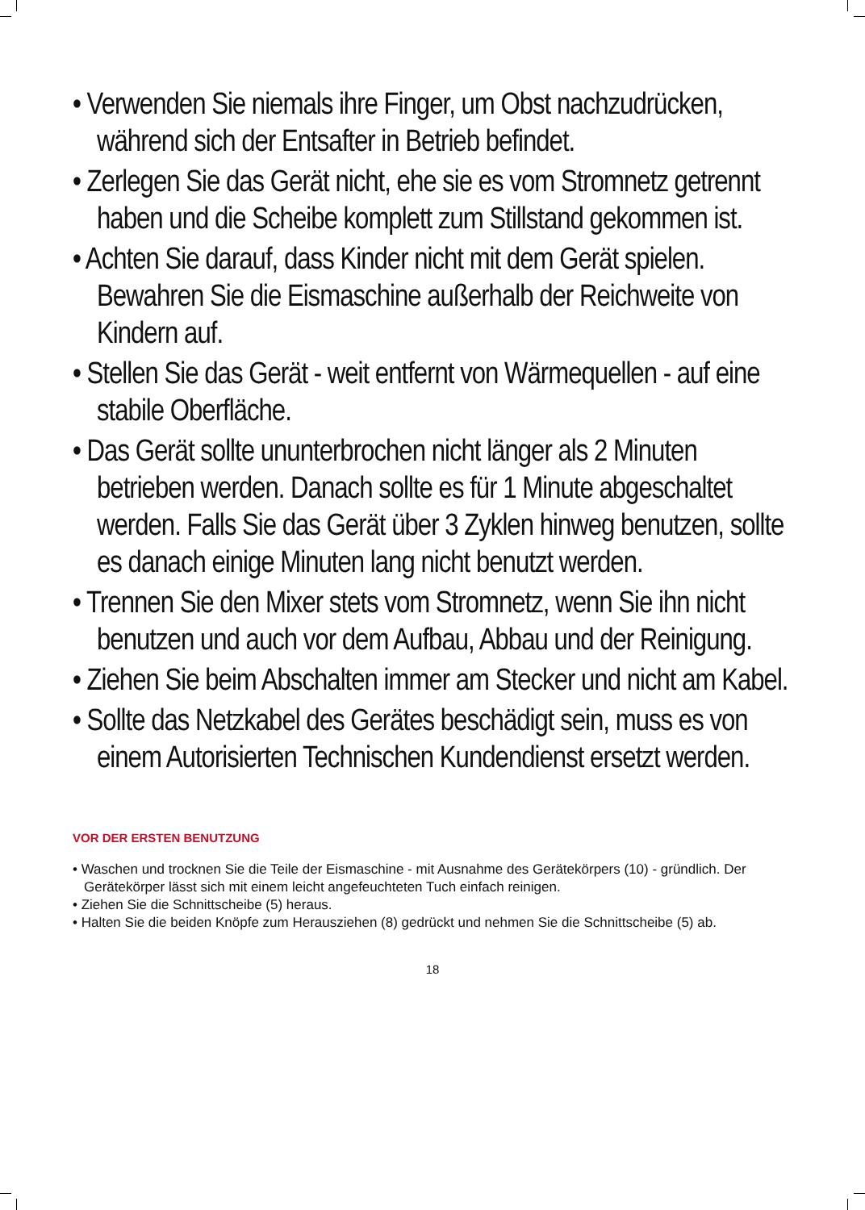• Verwenden Sie niemals ihre Finger, um Obst nachzudrücken, während sich der Entsafter in Betrieb befindet.
• Zerlegen Sie das Gerät nicht, ehe sie es vom Stromnetz getrennt haben und die Scheibe komplett zum Stillstand gekommen ist.
• Achten Sie darauf, dass Kinder nicht mit dem Gerät spielen. Bewahren Sie die Eismaschine außerhalb der Reichweite von Kindern auf.
• Stellen Sie das Gerät - weit entfernt von Wärmequellen - auf eine stabile Oberfläche.
• Das Gerät sollte ununterbrochen nicht länger als 2 Minuten betrieben werden. Danach sollte es für 1 Minute abgeschaltet werden. Falls Sie das Gerät über 3 Zyklen hinweg benutzen, sollte es danach einige Minuten lang nicht benutzt werden.
• Trennen Sie den Mixer stets vom Stromnetz, wenn Sie ihn nicht benutzen und auch vor dem Aufbau, Abbau und der Reinigung.
• Ziehen Sie beim Abschalten immer am Stecker und nicht am Kabel.
• Sollte das Netzkabel des Gerätes beschädigt sein, muss es von einem Autorisierten Technischen Kundendienst ersetzt werden.
VOR DER ERSTEN BENUTZUNG
• Waschen und trocknen Sie die Teile der Eismaschine - mit Ausnahme des Gerätekörpers (10) - gründlich. Der Gerätekörper lässt sich mit einem leicht angefeuchteten Tuch einfach reinigen.
• Ziehen Sie die Schnittscheibe (5) heraus.
• Halten Sie die beiden Knöpfe zum Herausziehen (8) gedrückt und nehmen Sie die Schnittscheibe (5) ab.
18